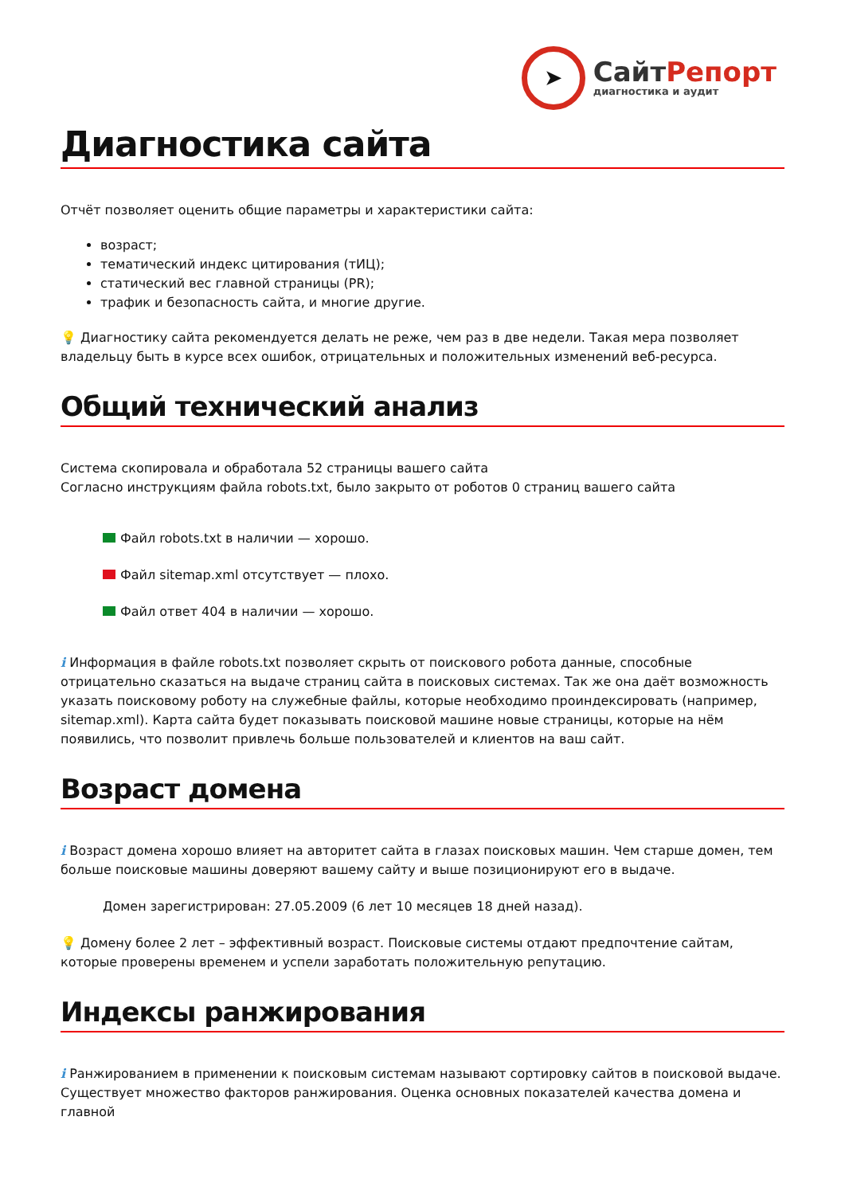➤
СайтРепорт
диагностика и аудит
Диагностика сайта
Отчёт позволяет оценить общие параметры и характеристики сайта:
возраст;
тематический индекс цитирования (тИЦ);
статический вес главной страницы (PR);
трафик и безопасность сайта, и многие другие.
💡 Диагностику сайта рекомендуется делать не реже, чем раз в две недели. Такая мера позволяет владельцу быть в курсе всех ошибок, отрицательных и положительных изменений веб-ресурса.
Общий технический анализ
Система скопировала и обработала 52 страницы вашего сайта
Согласно инструкциям файла robots.txt, было закрыто от роботов 0 страниц вашего сайта
Файл robots.txt в наличии — хорошо.
Файл sitemap.xml отсутствует — плохо.
Файл ответ 404 в наличии — хорошо.
i Информация в файле robots.txt позволяет скрыть от поискового робота данные, способные отрицательно сказаться на выдаче страниц сайта в поисковых системах. Так же она даёт возможность указать поисковому роботу на служебные файлы, которые необходимо проиндексировать (например, sitemap.xml). Карта сайта будет показывать поисковой машине новые страницы, которые на нём появились, что позволит привлечь больше пользователей и клиентов на ваш сайт.
Возраст домена
i Возраст домена хорошо влияет на авторитет сайта в глазах поисковых машин. Чем старше домен, тем больше поисковые машины доверяют вашему сайту и выше позиционируют его в выдаче.
Домен зарегистрирован: 27.05.2009 (6 лет 10 месяцев 18 дней назад).
💡 Домену более 2 лет – эффективный возраст. Поисковые системы отдают предпочтение сайтам, которые проверены временем и успели заработать положительную репутацию.
Индексы ранжирования
i Ранжированием в применении к поисковым системам называют сортировку сайтов в поисковой выдаче. Существует множество факторов ранжирования. Оценка основных показателей качества домена и главной